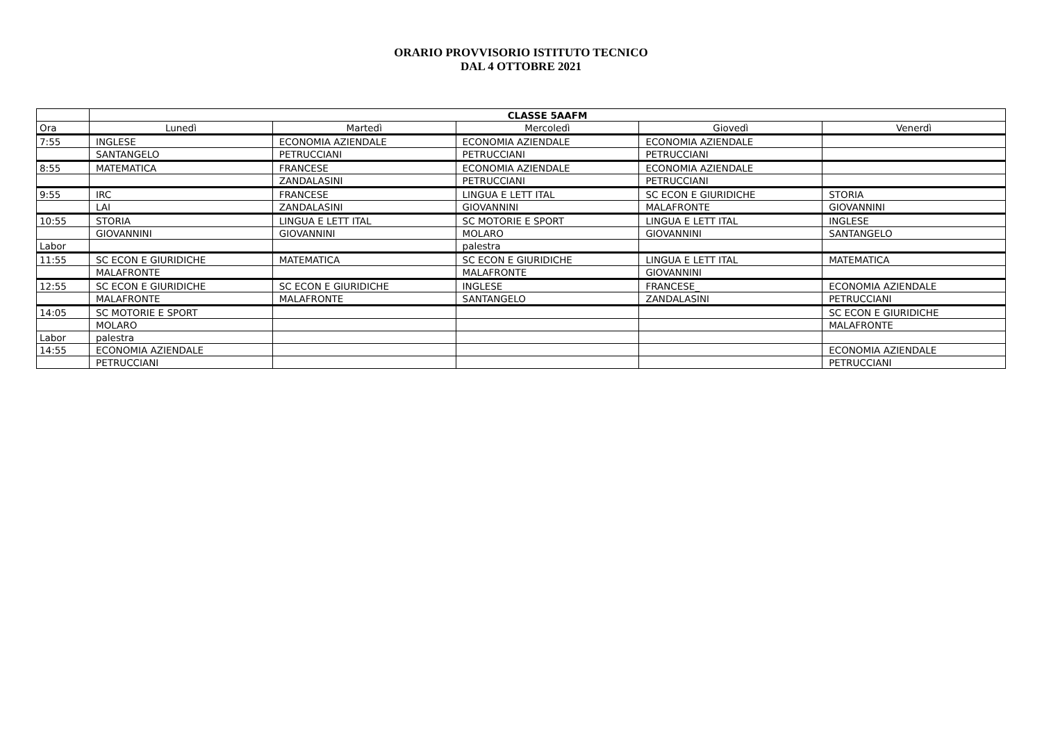ORARIO PROVVISORIO ISTITUTO TECNICO
DAL 4 OTTOBRE 2021
| | CLASSE 5AAFM | | | | |
| --- | --- | --- | --- | --- | --- |
| Ora | Lunedì | Martedì | Mercoledì | Giovedì | Venerdì |
| 7:55 | INGLESE | ECONOMIA AZIENDALE | ECONOMIA AZIENDALE | ECONOMIA AZIENDALE | |
| | SANTANGELO | PETRUCCIANI | PETRUCCIANI | PETRUCCIANI | |
| 8:55 | MATEMATICA | FRANCESE | ECONOMIA AZIENDALE | ECONOMIA AZIENDALE | |
| | | ZANDALASINI | PETRUCCIANI | PETRUCCIANI | |
| 9:55 | IRC | FRANCESE | LINGUA E LETT ITAL | SC ECON E GIURIDICHE | STORIA |
| | LAI | ZANDALASINI | GIOVANNINI | MALAFRONTE | GIOVANNINI |
| 10:55 | STORIA | LINGUA E LETT ITAL | SC MOTORIE E SPORT | LINGUA E LETT ITAL | INGLESE |
| | GIOVANNINI | GIOVANNINI | MOLARO | GIOVANNINI | SANTANGELO |
| Labor | | | palestra | | |
| 11:55 | SC ECON E GIURIDICHE | MATEMATICA | SC ECON E GIURIDICHE | LINGUA E LETT ITAL | MATEMATICA |
| | MALAFRONTE | | MALAFRONTE | GIOVANNINI | |
| 12:55 | SC ECON E GIURIDICHE | SC ECON E GIURIDICHE | INGLESE | FRANCESE_ | ECONOMIA AZIENDALE |
| | MALAFRONTE | MALAFRONTE | SANTANGELO | ZANDALASINI | PETRUCCIANI |
| 14:05 | SC MOTORIE E SPORT | | | | SC ECON E GIURIDICHE |
| | MOLARO | | | | MALAFRONTE |
| Labor | palestra | | | | |
| 14:55 | ECONOMIA AZIENDALE | | | | ECONOMIA AZIENDALE |
| | PETRUCCIANI | | | | PETRUCCIANI |